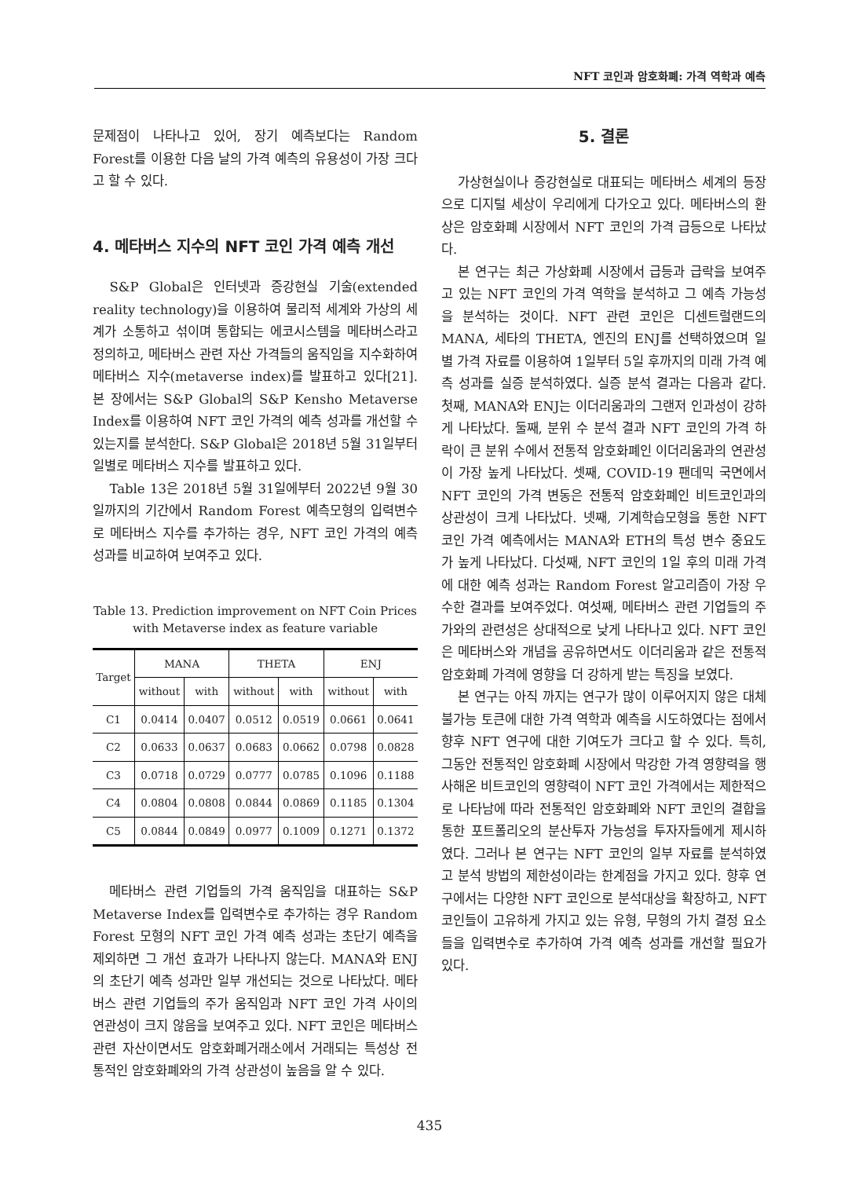NFT 코인과 암호화폐: 가격 역학과 예측
문제점이 나타나고 있어, 장기 예측보다는 Random Forest를 이용한 다음 날의 가격 예측의 유용성이 가장 크다고 할 수 있다.
4. 메타버스 지수의 NFT 코인 가격 예측 개선
S&P Global은 인터넷과 증강현실 기술(extended reality technology)을 이용하여 물리적 세계와 가상의 세계가 소통하고 섞이며 통합되는 에코시스템을 메타버스라고 정의하고, 메타버스 관련 자산 가격들의 움직임을 지수화하여 메타버스 지수(metaverse index)를 발표하고 있다[21]. 본 장에서는 S&P Global의 S&P Kensho Metaverse Index를 이용하여 NFT 코인 가격의 예측 성과를 개선할 수 있는지를 분석한다. S&P Global은 2018년 5월 31일부터 일별로 메타버스 지수를 발표하고 있다.
Table 13은 2018년 5월 31일에부터 2022년 9월 30일까지의 기간에서 Random Forest 예측모형의 입력변수로 메타버스 지수를 추가하는 경우, NFT 코인 가격의 예측 성과를 비교하여 보여주고 있다.
Table 13. Prediction improvement on NFT Coin Prices
with Metaverse index as feature variable
| Target | MANA | | THETA | | ENJ | |
| --- | --- | --- | --- | --- | --- | --- |
| | without | with | without | with | without | with |
| C1 | 0.0414 | 0.0407 | 0.0512 | 0.0519 | 0.0661 | 0.0641 |
| C2 | 0.0633 | 0.0637 | 0.0683 | 0.0662 | 0.0798 | 0.0828 |
| C3 | 0.0718 | 0.0729 | 0.0777 | 0.0785 | 0.1096 | 0.1188 |
| C4 | 0.0804 | 0.0808 | 0.0844 | 0.0869 | 0.1185 | 0.1304 |
| C5 | 0.0844 | 0.0849 | 0.0977 | 0.1009 | 0.1271 | 0.1372 |
메타버스 관련 기업들의 가격 움직임을 대표하는 S&P Metaverse Index를 입력변수로 추가하는 경우 Random Forest 모형의 NFT 코인 가격 예측 성과는 초단기 예측을 제외하면 그 개선 효과가 나타나지 않는다. MANA와 ENJ의 초단기 예측 성과만 일부 개선되는 것으로 나타났다. 메타버스 관련 기업들의 주가 움직임과 NFT 코인 가격 사이의 연관성이 크지 않음을 보여주고 있다. NFT 코인은 메타버스 관련 자산이면서도 암호화폐거래소에서 거래되는 특성상 전통적인 암호화폐와의 가격 상관성이 높음을 알 수 있다.
5. 결론
가상현실이나 증강현실로 대표되는 메타버스 세계의 등장으로 디지털 세상이 우리에게 다가오고 있다. 메타버스의 환상은 암호화폐 시장에서 NFT 코인의 가격 급등으로 나타났다.
본 연구는 최근 가상화폐 시장에서 급등과 급락을 보여주고 있는 NFT 코인의 가격 역학을 분석하고 그 예측 가능성을 분석하는 것이다. NFT 관련 코인은 디센트럴랜드의 MANA, 세타의 THETA, 엔진의 ENJ를 선택하였으며 일별 가격 자료를 이용하여 1일부터 5일 후까지의 미래 가격 예측 성과를 실증 분석하였다. 실증 분석 결과는 다음과 같다. 첫째, MANA와 ENJ는 이더리움과의 그랜저 인과성이 강하게 나타났다. 둘째, 분위 수 분석 결과 NFT 코인의 가격 하락이 큰 분위 수에서 전통적 암호화폐인 이더리움과의 연관성이 가장 높게 나타났다. 셋째, COVID-19 팬데믹 국면에서 NFT 코인의 가격 변동은 전통적 암호화폐인 비트코인과의 상관성이 크게 나타났다. 넷째, 기계학습모형을 통한 NFT 코인 가격 예측에서는 MANA와 ETH의 특성 변수 중요도가 높게 나타났다. 다섯째, NFT 코인의 1일 후의 미래 가격에 대한 예측 성과는 Random Forest 알고리즘이 가장 우수한 결과를 보여주었다. 여섯째, 메타버스 관련 기업들의 주가와의 관련성은 상대적으로 낮게 나타나고 있다. NFT 코인은 메타버스와 개념을 공유하면서도 이더리움과 같은 전통적 암호화폐 가격에 영향을 더 강하게 받는 특징을 보였다.
본 연구는 아직 까지는 연구가 많이 이루어지지 않은 대체 불가능 토큰에 대한 가격 역학과 예측을 시도하였다는 점에서 향후 NFT 연구에 대한 기여도가 크다고 할 수 있다. 특히, 그동안 전통적인 암호화폐 시장에서 막강한 가격 영향력을 행사해온 비트코인의 영향력이 NFT 코인 가격에서는 제한적으로 나타남에 따라 전통적인 암호화폐와 NFT 코인의 결합을 통한 포트폴리오의 분산투자 가능성을 투자자들에게 제시하였다. 그러나 본 연구는 NFT 코인의 일부 자료를 분석하였고 분석 방법의 제한성이라는 한계점을 가지고 있다. 향후 연구에서는 다양한 NFT 코인으로 분석대상을 확장하고, NFT 코인들이 고유하게 가지고 있는 유형, 무형의 가치 결정 요소들을 입력변수로 추가하여 가격 예측 성과를 개선할 필요가 있다.
435